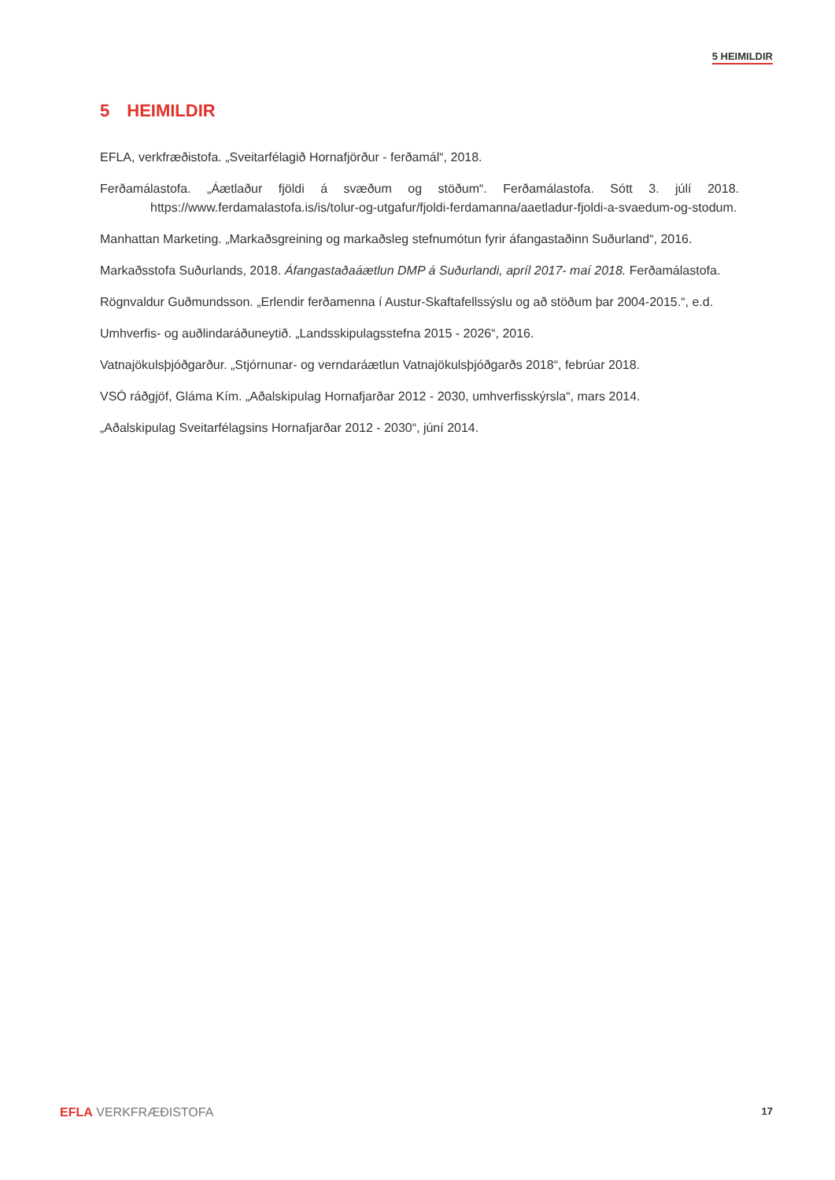5 HEIMILDIR
5 HEIMILDIR
EFLA, verkfræðistofa. „Sveitarfélagið Hornafjörður - ferðamál“, 2018.
Ferðamálastofa. „Áætlaður fjöldi á svæðum og stöðum“. Ferðamálastofa. Sótt 3. júlí 2018. https://www.ferdamalastofa.is/is/tolur-og-utgafur/fjoldi-ferdamanna/aaetladur-fjoldi-a-svaedum-og-stodum.
Manhattan Marketing. „Markaðsgreining og markaðsleg stefnumótun fyrir áfangastaðinn Suðurland“, 2016.
Markaðsstofa Suðurlands, 2018. Áfangastaðaáætlun DMP á Suðurlandi, apríl 2017- maí 2018. Ferðamálastofa.
Rögnvaldur Guðmundsson. „Erlendir ferðamenna í Austur-Skaftafellssýslu og að stöðum þar 2004-2015.“, e.d.
Umhverfis- og auðlindaráðuneytið. „Landsskipulagsstefna 2015 - 2026“, 2016.
Vatnajökulsþjóðgarður. „Stjórnunar- og verndaráætlun Vatnajökulsþjóðgarðs 2018“, febrúar 2018.
VSÓ ráðgjöf, Gláma Kím. „Aðalskipulag Hornafjarðar 2012 - 2030, umhverfisskýrsla“, mars 2014.
„Aðalskipulag Sveitarfélagsins Hornafjarðar 2012 - 2030“, júní 2014.
EFLA VERKFRÆÐISTOFA
17